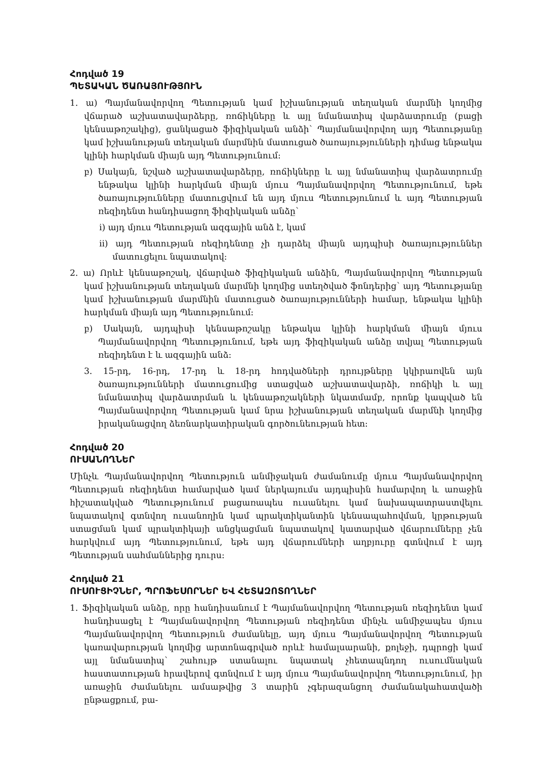Հոդված 19
ՊԵՏԱԿԱՆ ԾԱՌԱՅՈՒԹՅՈՒՆ
1. ա) Պայմանավորվող Պետության կամ իշխանության տեղական մարմնի կողմից վճարած աշխատավարձերը, ռոճիկները և այլ նմանատիպ վարձատրումը (բացի կենսաթոշակից), ցանկացած ֆիզիկական անձի՝ Պայմանավորվող այդ Պետությանը կամ իշխանության տեղական մարմնին մատուցած ծառայությունների դիմաց ենթակա կլինի հարկման միայն այդ Պետությունում:
բ) Սակայն, նշված աշխատավարձերը, ռոճիկները և այլ նմանատիպ վարձատրումը ենթակա կլինի հարկման միայն մյուս Պայմանավորվող Պետությունում, եթե ծառայությունները մատուցվում են այդ մյուս Պետությունում և այդ Պետության ռեզիդենտ հանդիսացող ֆիզիկական անձը՝
i) այդ մյուս Պետության ազգային անձ է, կամ
ii) այդ Պետության ռեզիդենտը չի դարձել միայն այդպիսի ծառայություններ մատուցելու նպատակով:
2. ա) Որևէ կենսաթոշակ, վճարված ֆիզիկական անձին, Պայմանավորվող Պետության կամ իշխանության տեղական մարմնի կողմից ստեղծված ֆոնդերից՝ այդ Պետությանը կամ իշխանության մարմնին մատուցած ծառայությունների համար, ենթակա կլինի հարկման միայն այդ Պետությունում:
բ) Սակայն, այդպիսի կենսաթոշակը ենթակա կլինի հարկման միայն մյուս Պայմանավորվող Պետությունում, եթե այդ ֆիզիկական անձը տվյալ Պետության ռեզիդենտ է և ազգային անձ:
3. 15-րդ, 16-րդ, 17-րդ և 18-րդ հոդվածների դրույթները կկիրառվեն այն ծառայությունների մատուցումից ստացված աշխատավարձի, ռոճիկի և այլ նմանատիպ վարձատրման և կենսաթոշակների նկատմամբ, որոնք կապված են Պայմանավորվող Պետության կամ նրա իշխանության տեղական մարմնի կողմից իրականացվող ձեռնարկատիրական գործունեության հետ:
Հոդված 20
ՈՒՍԱՆՈՂՆԵՐ
Մինչև Պայմանավորվող Պետություն անմիջական ժամանումը մյուս Պայմանավորվող Պետության ռեզիդենտ համարված կամ ներկայումս այդպիսին համարվող և առաջին հիշատակված Պետությունում բացառապես ուսանելու կամ նախապատրաստվելու նպատակով գտնվող ուսանողին կամ պրակտիկանտին կենսապահովման, կրթության ստացման կամ պրակտիկայի անցկացման նպատակով կատարված վճարումները չեն հարկվում այդ Պետությունում, եթե այդ վճարումների աղբյուրը գտնվում է այդ Պետության սահմաններից դուրս:
Հոդված 21
ՈՒՍՈՒՑԻՉՆԵՐ, ՊՐՈՖԵՍՈՐՆԵՐ ԵՎ ՀԵՏԱԶՈՏՈՂՆԵՐ
1. Ֆիզիկական անձը, որը հանդիսանում է Պայմանավորվող Պետության ռեզիդենտ կամ հանդիսացել է Պայմանավորվող Պետության ռեզիդենտ մինչև անմիջապես մյուս Պայմանավորվող Պետություն ժամանելը, այդ մյուս Պայմանավորվող Պետության կառավարության կողմից արտոնագրված որևէ համալսարանի, քոլեջի, դպրոցի կամ այլ նմանատիպ՝ շահույթ ստանալու նպատակ չհետապնդող ուսումնական հաստատության հրավերով գտնվում է այդ մյուս Պայմանավորվող Պետությունում, իր առաջին ժամանելու ամսաթվից 3 տարին չգերազանցող ժամանակահատվածի ընթացքում, բա-